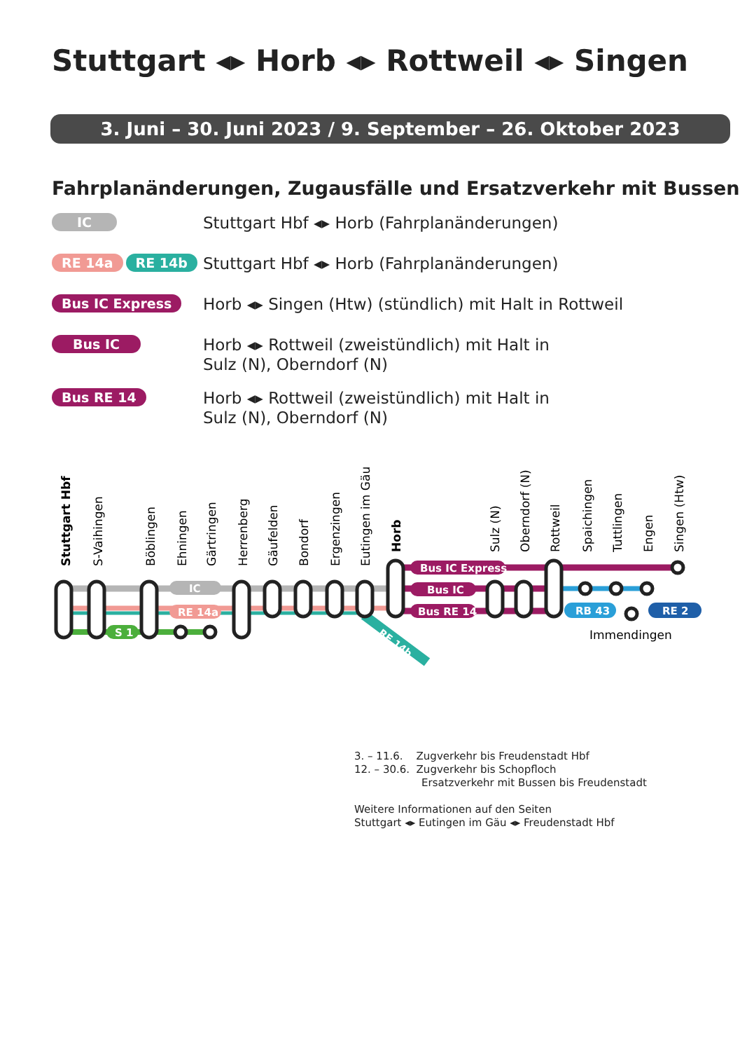Stuttgart ◂▸ Horb ◂▸ Rottweil ◂▸ Singen
3. Juni – 30. Juni 2023 / 9. September – 26. Oktober 2023
Fahrplanänderungen, Zugausfälle und Ersatzverkehr mit Bussen
IC
Stuttgart Hbf ◂▸ Horb (Fahrplanänderungen)
RE 14a RE 14b
Stuttgart Hbf ◂▸ Horb (Fahrplanänderungen)
Bus IC Express
Horb ◂▸ Singen (Htw) (stündlich) mit Halt in Rottweil
Bus IC
Horb ◂▸ Rottweil (zweistündlich) mit Halt in
Sulz (N), Oberndorf (N)
Bus RE 14
Horb ◂▸ Rottweil (zweistündlich) mit Halt in
Sulz (N), Oberndorf (N)
Bus IC Express
Bus IC
Bus RE 14
IC
RE 14a
S 1
RB 43
RE 2
Immendingen
Stuttgart Hbf
S-Vaihingen
Böblingen
Ehningen
Gärtringen
Herrenberg
Gäufelden
Bondorf
Ergenzingen
Eutingen im Gäu
Horb
Sulz (N)
Oberndorf (N)
Rottweil
Spaichingen
Tuttlingen
Engen
Singen (Htw)
RE 14b
3. – 11.6. Zugverkehr bis Freudenstadt Hbf
12. – 30.6. Zugverkehr bis Schopfloch
Ersatzverkehr mit Bussen bis Freudenstadt
Weitere Informationen auf den Seiten
Stuttgart ◂▸ Eutingen im Gäu ◂▸ Freudenstadt Hbf